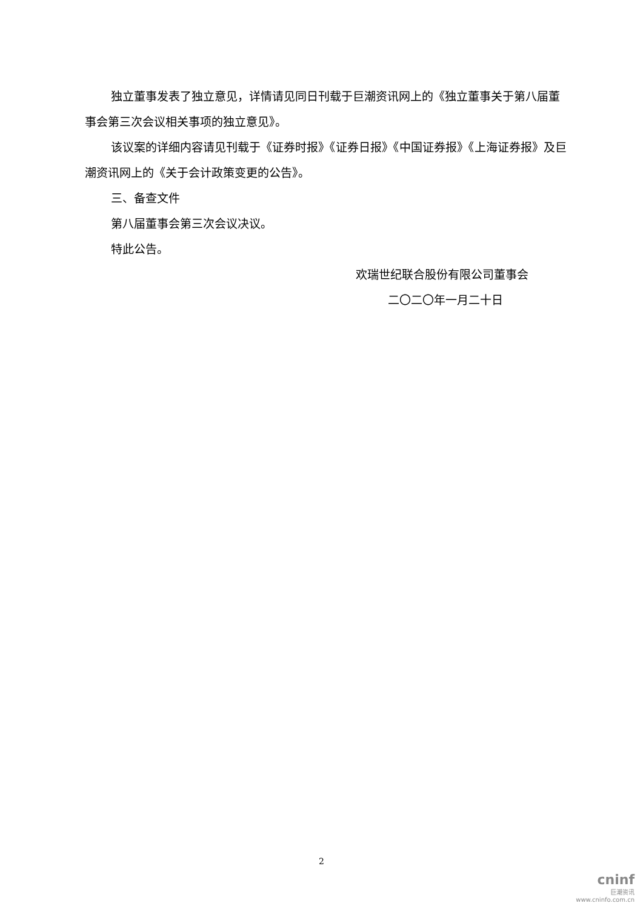独立董事发表了独立意见，详情请见同日刊载于巨潮资讯网上的《独立董事关于第八届董事会第三次会议相关事项的独立意见》。
该议案的详细内容请见刊载于《证券时报》《证券日报》《中国证券报》《上海证券报》及巨潮资讯网上的《关于会计政策变更的公告》。
三、备查文件
第八届董事会第三次会议决议。
特此公告。
欢瑞世纪联合股份有限公司董事会
二〇二〇年一月二十日
2
cninf
巨潮资讯
www.cninfo.com.cn